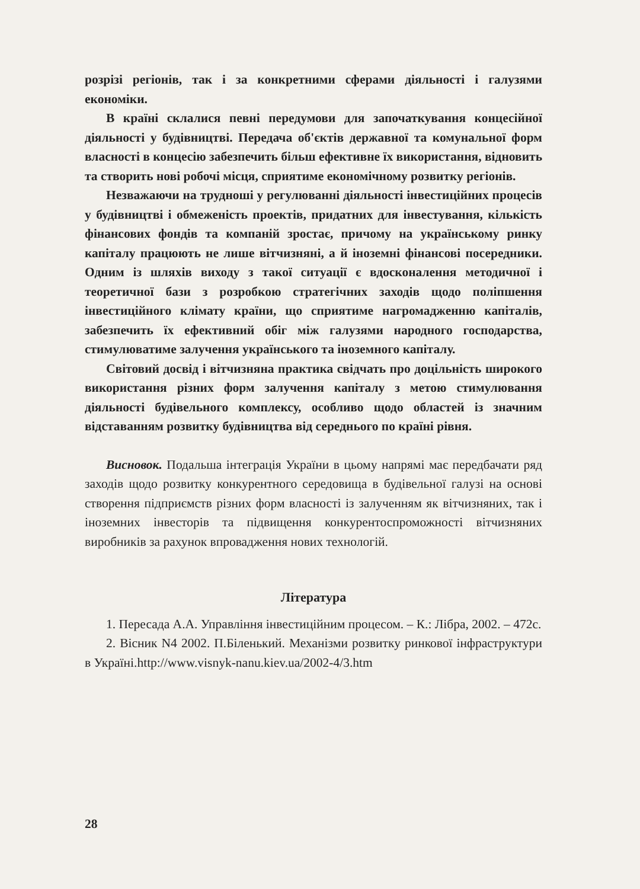розрізі регіонів, так і за конкретними сферами діяльності і галузями економіки.
В країні склалися певні передумови для започаткування концесійної діяльності у будівництві. Передача об'єктів державної та комунальної форм власності в концесію забезпечить більш ефективне їх використання, відновить та створить нові робочі місця, сприятиме економічному розвитку регіонів.
Незважаючи на трудноші у регулюванні діяльності інвестиційних процесів у будівництві і обмеженість проектів, придатних для інвестування, кількість фінансових фондів та компаній зростає, причому на українському ринку капіталу працюють не лише вітчизняні, а й іноземні фінансові посередники. Одним із шляхів виходу з такої ситуації є вдосконалення методичної і теоретичної бази з розробкою стратегічних заходів щодо поліпшення інвестиційного клімату країни, що сприятиме нагромадженню капіталів, забезпечить їх ефективний обіг між галузями народного господарства, стимулюватиме залучення українського та іноземного капіталу.
Світовий досвід і вітчизняна практика свідчать про доцільність широкого використання різних форм залучення капіталу з метою стимулювання діяльності будівельного комплексу, особливо щодо областей із значним відставанням розвитку будівництва від середнього по країні рівня.
Висновок. Подальша інтеграція України в цьому напрямі має передбачати ряд заходів щодо розвитку конкурентного середовища в будівельної галузі на основі створення підприємств різних форм власності із залученням як вітчизняних, так і іноземних інвесторів та підвищення конкурентоспроможності вітчизняних виробників за рахунок впровадження нових технологій.
Література
1. Пересада А.А. Управління інвестиційним процесом. – К.: Лібра, 2002. – 472с.
2. Вісник N4 2002. П.Біленький. Механізми розвитку ринкової інфраструктури в Україні.http://www.visnyk-nanu.kiev.ua/2002-4/3.htm
28